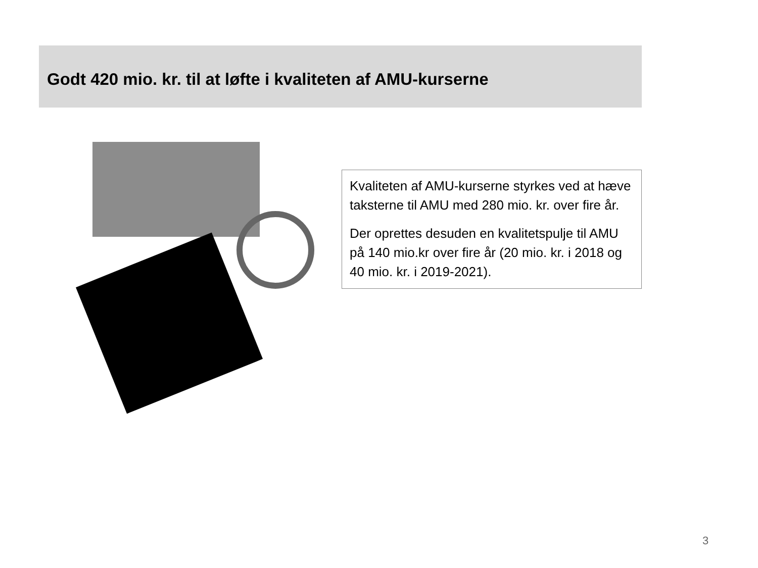Godt 420 mio. kr. til at løfte i kvaliteten af AMU-kurserne
Kvaliteten af AMU-kurserne styrkes ved at hæve taksterne til AMU med 280 mio. kr. over fire år.
Der oprettes desuden en kvalitetspulje til AMU på 140 mio.kr over fire år (20 mio. kr. i 2018 og 40 mio. kr. i 2019-2021).
3